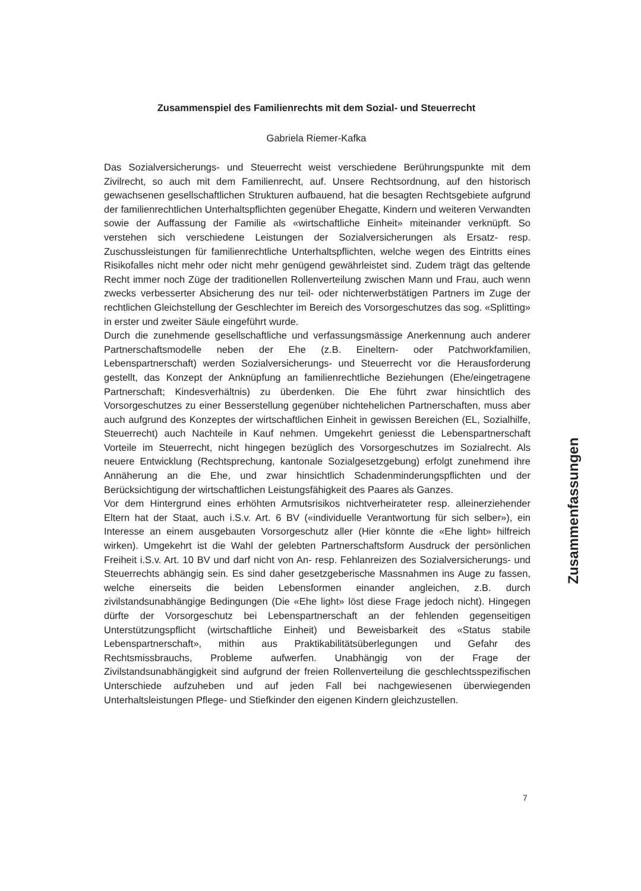Zusammenspiel des Familienrechts mit dem Sozial- und Steuerrecht
Gabriela Riemer-Kafka
Das Sozialversicherungs- und Steuerrecht weist verschiedene Berührungspunkte mit dem Zivilrecht, so auch mit dem Familienrecht, auf. Unsere Rechtsordnung, auf den historisch gewachsenen gesellschaftlichen Strukturen aufbauend, hat die besagten Rechtsgebiete aufgrund der familienrechtlichen Unterhaltspflichten gegenüber Ehegatte, Kindern und weiteren Verwandten sowie der Auffassung der Familie als «wirtschaftliche Einheit» miteinander verknüpft. So verstehen sich verschiedene Leistungen der Sozialversicherungen als Ersatz- resp. Zuschussleistungen für familienrechtliche Unterhaltspflichten, welche wegen des Eintritts eines Risikofalles nicht mehr oder nicht mehr genügend gewährleistet sind. Zudem trägt das geltende Recht immer noch Züge der traditionellen Rollenverteilung zwischen Mann und Frau, auch wenn zwecks verbesserter Absicherung des nur teil- oder nichterwerbstätigen Partners im Zuge der rechtlichen Gleichstellung der Geschlechter im Bereich des Vorsorgeschutzes das sog. «Splitting» in erster und zweiter Säule eingeführt wurde.
Durch die zunehmende gesellschaftliche und verfassungsmässige Anerkennung auch anderer Partnerschaftsmodelle neben der Ehe (z.B. Eineltern- oder Patchworkfamilien, Lebenspartnerschaft) werden Sozialversicherungs- und Steuerrecht vor die Herausforderung gestellt, das Konzept der Anknüpfung an familienrechtliche Beziehungen (Ehe/eingetragene Partnerschaft; Kindesverhältnis) zu überdenken. Die Ehe führt zwar hinsichtlich des Vorsorgeschutzes zu einer Besserstellung gegenüber nichtehelichen Partnerschaften, muss aber auch aufgrund des Konzeptes der wirtschaftlichen Einheit in gewissen Bereichen (EL, Sozialhilfe, Steuerrecht) auch Nachteile in Kauf nehmen. Umgekehrt geniesst die Lebenspartnerschaft Vorteile im Steuerrecht, nicht hingegen bezüglich des Vorsorgeschutzes im Sozialrecht. Als neuere Entwicklung (Rechtsprechung, kantonale Sozialgesetzgebung) erfolgt zunehmend ihre Annäherung an die Ehe, und zwar hinsichtlich Schadenminderungspflichten und der Berücksichtigung der wirtschaftlichen Leistungsfähigkeit des Paares als Ganzes.
Vor dem Hintergrund eines erhöhten Armutsrisikos nichtverheirateter resp. alleinerziehender Eltern hat der Staat, auch i.S.v. Art. 6 BV («individuelle Verantwortung für sich selber»), ein Interesse an einem ausgebauten Vorsorgeschutz aller (Hier könnte die «Ehe light» hilfreich wirken). Umgekehrt ist die Wahl der gelebten Partnerschaftsform Ausdruck der persönlichen Freiheit i.S.v. Art. 10 BV und darf nicht von An- resp. Fehlanreizen des Sozialversicherungs- und Steuerrechts abhängig sein. Es sind daher gesetzgeberische Massnahmen ins Auge zu fassen, welche einerseits die beiden Lebensformen einander angleichen, z.B. durch zivilstandsunabhängige Bedingungen (Die «Ehe light» löst diese Frage jedoch nicht). Hingegen dürfte der Vorsorgeschutz bei Lebenspartnerschaft an der fehlenden gegenseitigen Unterstützungspflicht (wirtschaftliche Einheit) und Beweisbarkeit des «Status stabile Lebenspartnerschaft», mithin aus Praktikabilitätsüberlegungen und Gefahr des Rechtsmissbrauchs, Probleme aufwerfen. Unabhängig von der Frage der Zivilstandsunabhängigkeit sind aufgrund der freien Rollenverteilung die geschlechtsspezifischen Unterschiede aufzuheben und auf jeden Fall bei nachgewiesenen überwiegenden Unterhaltsleistungen Pflege- und Stiefkinder den eigenen Kindern gleichzustellen.
Zusammenfassungen
7